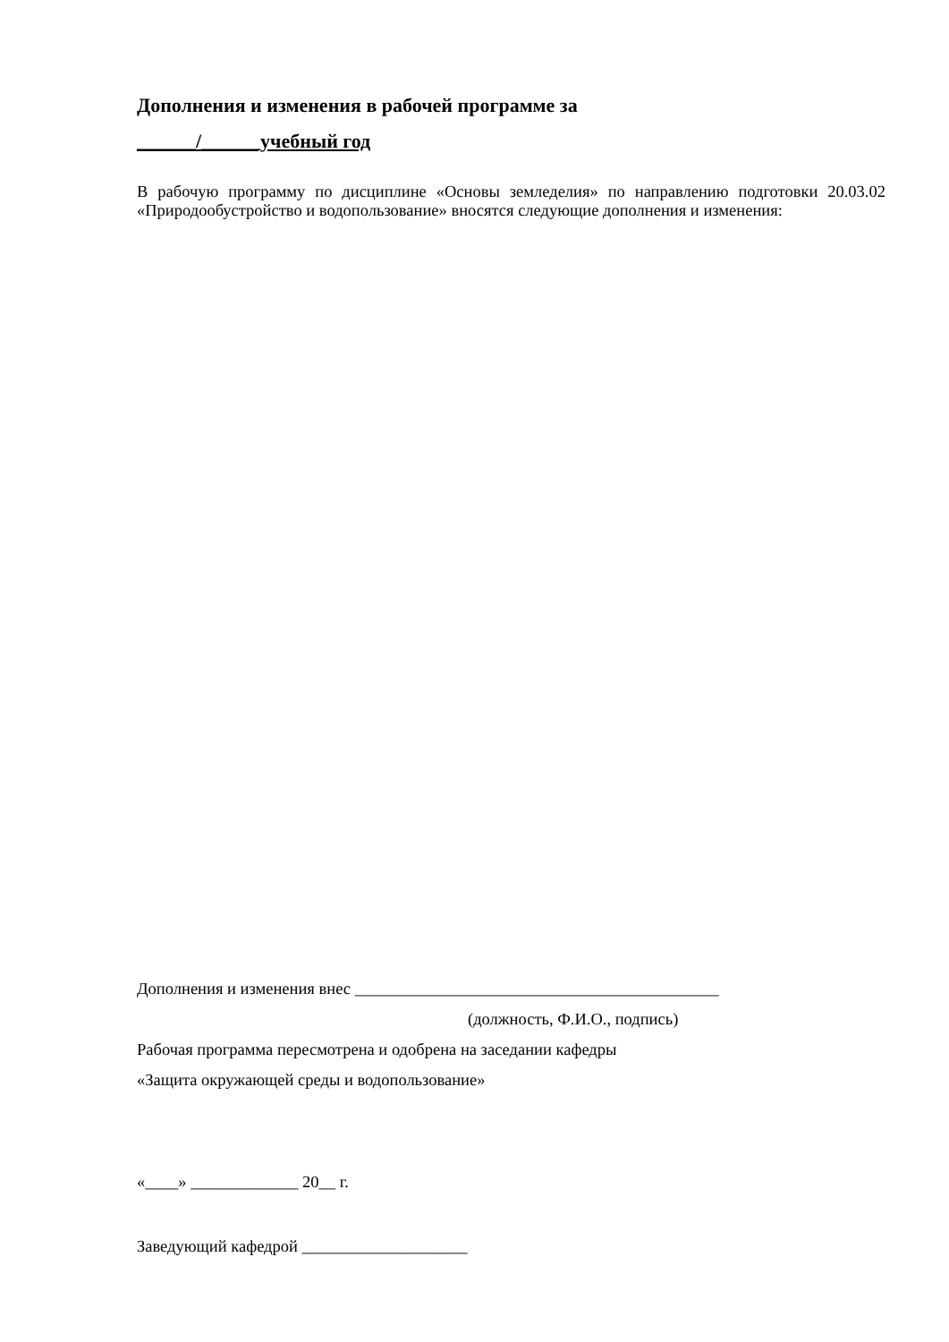Дополнения и изменения в рабочей программе за
______/______учебный год
В рабочую программу по дисциплине «Основы земледелия» по направлению подготовки 20.03.02 «Природообустройство и водопользование» вносятся следующие дополнения и изменения:
Дополнения и изменения внес ____________________________________________
(должность, Ф.И.О., подпись)
Рабочая программа пересмотрена и одобрена на заседании кафедры
«Защита окружающей среды и водопользование»
«____» _____________ 20__ г.
Заведующий кафедрой ____________________